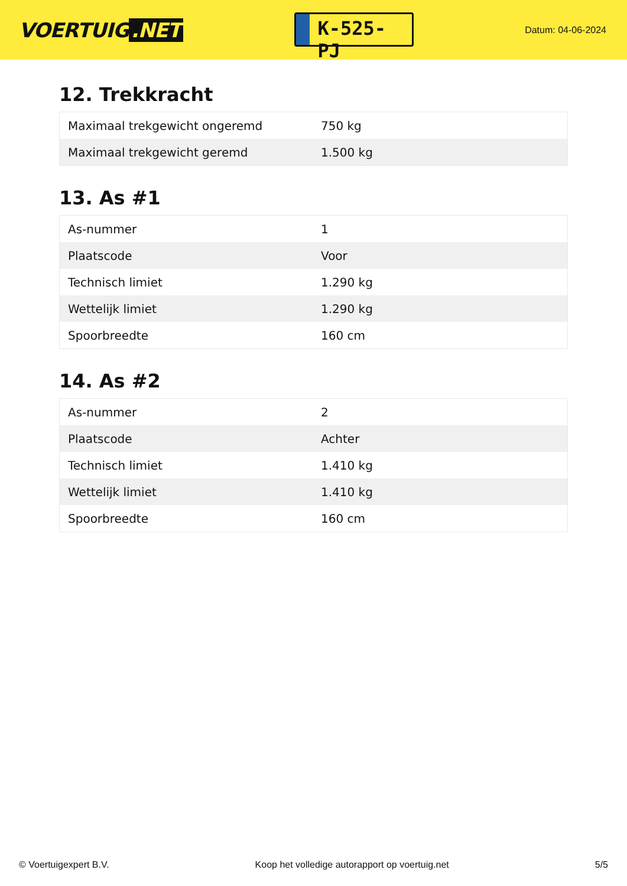VOERTUIG.NET
K-525-PJ
Datum: 04-06-2024
12. Trekkracht
| Maximaal trekgewicht ongeremd | 750 kg |
| Maximaal trekgewicht geremd | 1.500 kg |
13. As #1
| As-nummer | 1 |
| Plaatscode | Voor |
| Technisch limiet | 1.290 kg |
| Wettelijk limiet | 1.290 kg |
| Spoorbreedte | 160 cm |
14. As #2
| As-nummer | 2 |
| Plaatscode | Achter |
| Technisch limiet | 1.410 kg |
| Wettelijk limiet | 1.410 kg |
| Spoorbreedte | 160 cm |
© Voertuigexpert B.V. Koop het volledige autorapport op voertuig.net 5/5